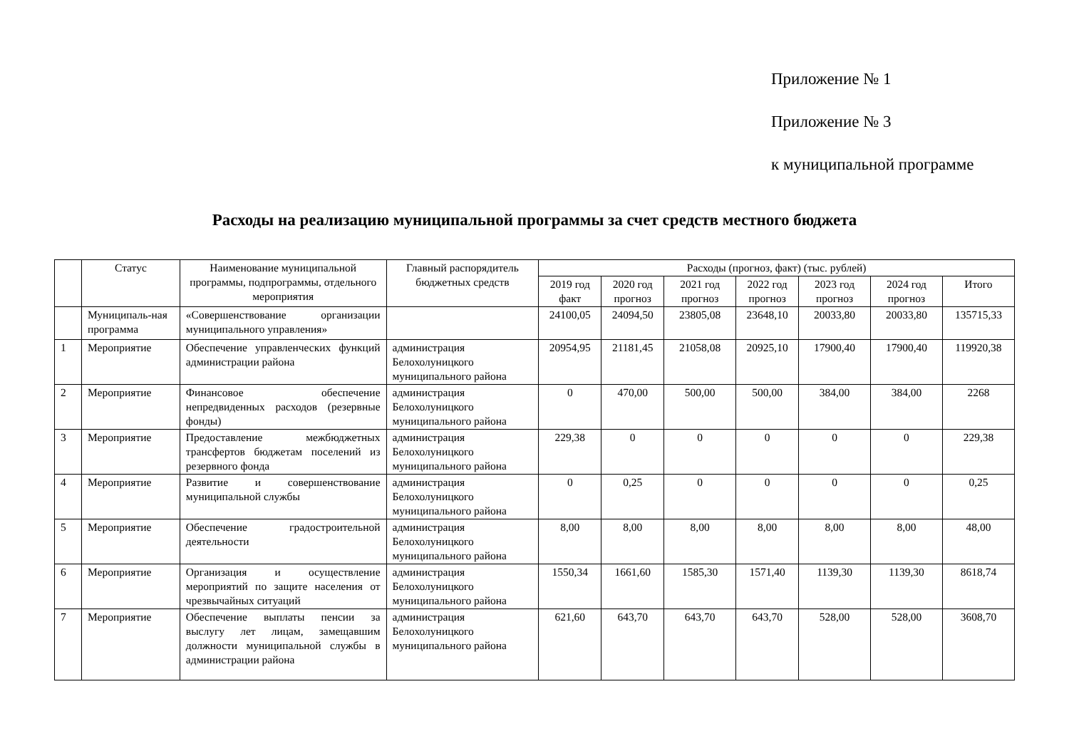Приложение № 1
Приложение № 3
к муниципальной программе
Расходы на реализацию муниципальной программы за счет средств местного бюджета
| | Статус | Наименование муниципальной программы, подпрограммы, отдельного мероприятия | Главный распорядитель бюджетных средств | Расходы (прогноз, факт) (тыс. рублей) | | | | | | |
| --- | --- | --- | --- | --- | --- | --- | --- | --- | --- | --- |
| | | | | 2019 год факт | 2020 год прогноз | 2021 год прогноз | 2022 год прогноз | 2023 год прогноз | 2024 год прогноз | Итого |
| | Муниципаль-ная программа | «Совершенствование организации муниципального управления» | | 24100,05 | 24094,50 | 23805,08 | 23648,10 | 20033,80 | 20033,80 | 135715,33 |
| 1 | Мероприятие | Обеспечение управленческих функций администрации района | администрация Белохолуницкого муниципального района | 20954,95 | 21181,45 | 21058,08 | 20925,10 | 17900,40 | 17900,40 | 119920,38 |
| 2 | Мероприятие | Финансовое обеспечение непредвиденных расходов (резервные фонды) | администрация Белохолуницкого муниципального района | 0 | 470,00 | 500,00 | 500,00 | 384,00 | 384,00 | 2268 |
| 3 | Мероприятие | Предоставление межбюджетных трансфертов бюджетам поселений из резервного фонда | администрация Белохолуницкого муниципального района | 229,38 | 0 | 0 | 0 | 0 | 0 | 229,38 |
| 4 | Мероприятие | Развитие и совершенствование муниципальной службы | администрация Белохолуницкого муниципального района | 0 | 0,25 | 0 | 0 | 0 | 0 | 0,25 |
| 5 | Мероприятие | Обеспечение градостроительной деятельности | администрация Белохолуницкого муниципального района | 8,00 | 8,00 | 8,00 | 8,00 | 8,00 | 8,00 | 48,00 |
| 6 | Мероприятие | Организация и осуществление мероприятий по защите населения от чрезвычайных ситуаций | администрация Белохолуницкого муниципального района | 1550,34 | 1661,60 | 1585,30 | 1571,40 | 1139,30 | 1139,30 | 8618,74 |
| 7 | Мероприятие | Обеспечение выплаты пенсии за выслугу лет лицам, замещавшим должности муниципальной службы в администрации района | администрация Белохолуницкого муниципального района | 621,60 | 643,70 | 643,70 | 643,70 | 528,00 | 528,00 | 3608,70 |